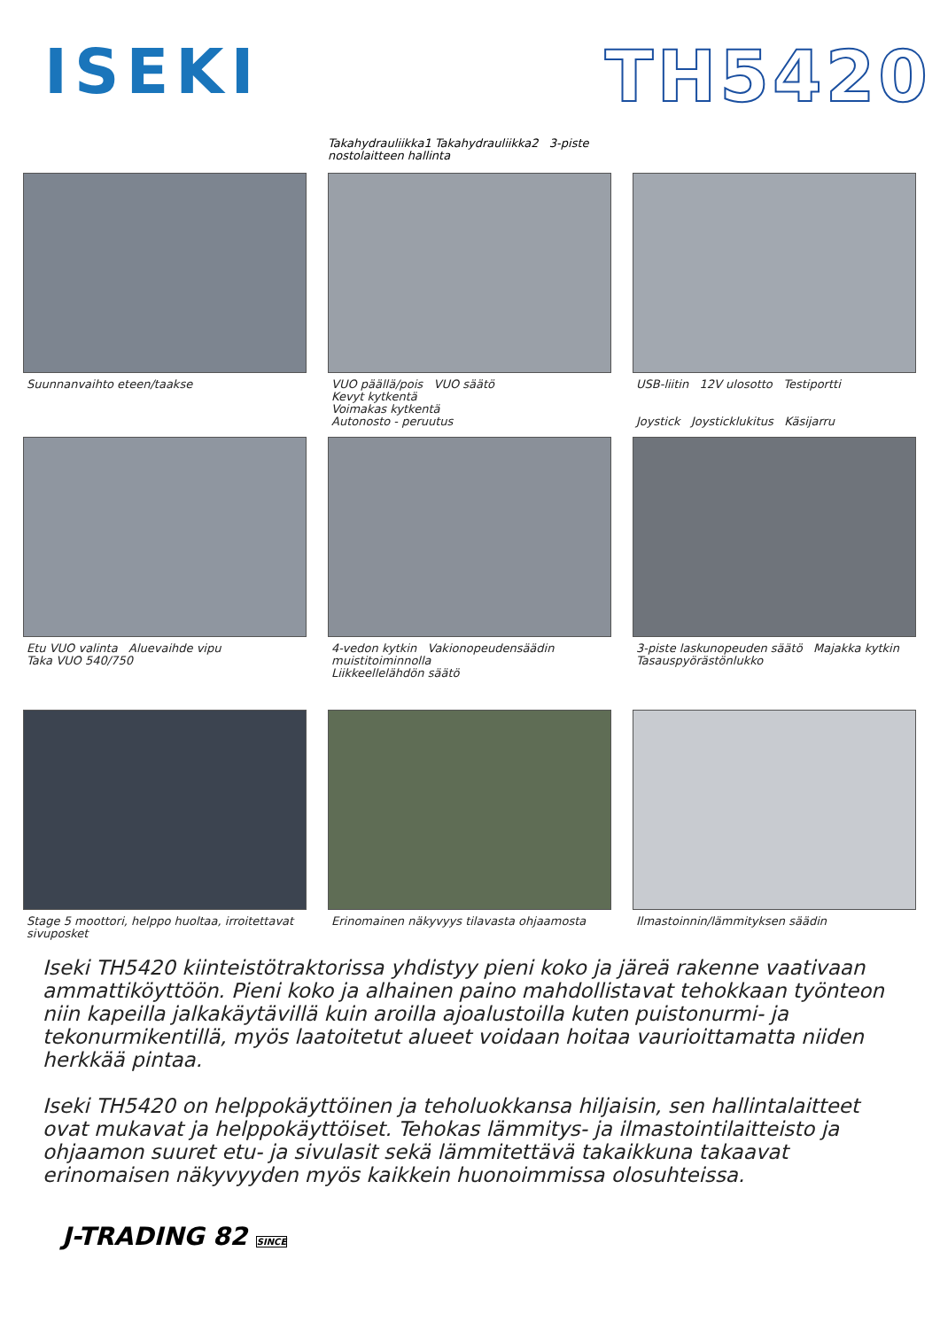ISEKI TH5420
Takahydrauliikka1 Takahydrauliikka2 3-piste nostolaitteen hallinta
Suunnanvaihto eteen/taakse
VUO päällä/pois VUO säätö
Kevyt kytkentä
Voimakas kytkentä
Autonosto - peruutus
USB-liitin 12V ulosotto Testiportti
Joystick Joysticklukitus Käsijarru
Etu VUO valinta Aluevaihde vipu
Taka VUO 540/750
4-vedon kytkin Vakionopeudensäädin muistitoiminnolla
Liikkeellelähdön säätö
3-piste laskunopeuden säätö Majakka kytkin
Tasauspyörästönlukko
Stage 5 moottori, helppo huoltaa, irroitettavat sivuposket
Erinomainen näkyvyys tilavasta ohjaamosta
Ilmastoinnin/lämmityksen säädin
Iseki TH5420 kiinteistötraktorissa yhdistyy pieni koko ja järeä rakenne vaativaan ammattiköyttöön. Pieni koko ja alhainen paino mahdollistavat tehokkaan työnteon niin kapeilla jalkakäytävillä kuin aroilla ajoalustoilla kuten puistonurmi- ja tekonurmikentillä, myös laatoitetut alueet voidaan hoitaa vaurioittamatta niiden herkkää pintaa.
Iseki TH5420 on helppokäyttöinen ja teholuokkansa hiljaisin, sen hallintalaitteet ovat mukavat ja helppokäyttöiset. Tehokas lämmitys- ja ilmastointilaitteisto ja ohjaamon suuret etu- ja sivulasit sekä lämmitettävä takaikkuna takaavat erinomaisen näkyvyyden myös kaikkein huonoimmissa olosuhteissa.
J-TRADING 82 SINCE